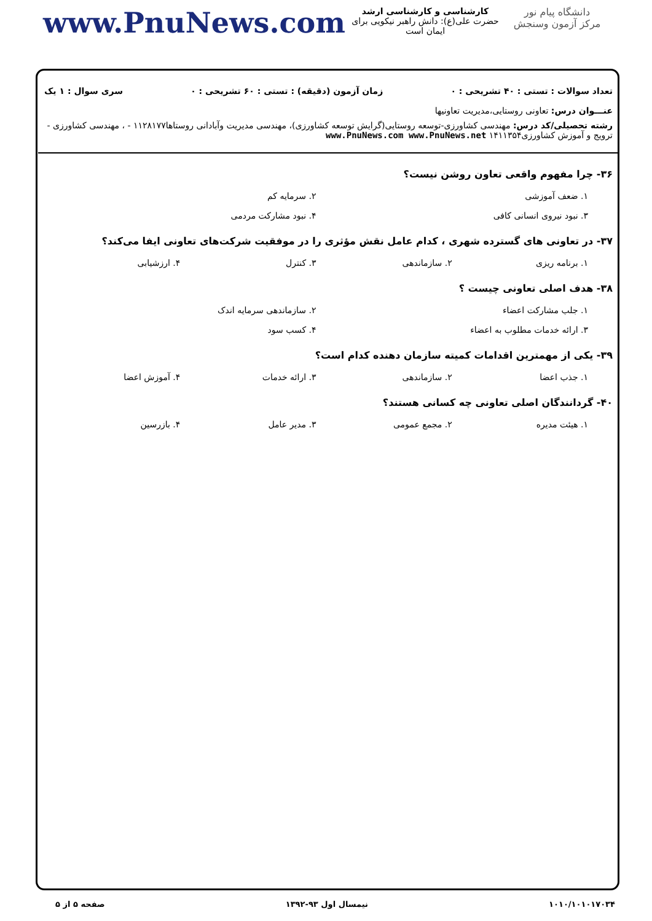دانشگاه پیام نور
مرکز آزمون وسنجش
کارشناسی و کارشناسی ارشد
حضرت علی(ع): دانش راهبر نیکویی برای ایمان است
www.PnuNews.com
تعداد سوالات : تستی : ۴۰ تشریحی : ۰ زمان آزمون (دقیقه) : تستی : ۶۰ تشریحی : ۰ سری سوال : ۱ یک
عنـــوان درس: تعاونی روستایی،مدیریت تعاونیها
رشته تحصیلی/کد درس: مهندسی کشاورزی-توسعه روستایی(گرایش توسعه کشاورزی)، مهندسی مدیریت وآبادانی روستاها۱۱۲۸۱۷۷ - ، مهندسی کشاورزی - ترویج و آموزش کشاورزی۱۴۱۱۳۵۴ www.PnuNews.com www.PnuNews.net
۳۶- چرا مفهوم واقعی تعاون روشن نیست؟
۱. ضعف آموزشی ۲. سرمایه کم
۳. نبود نیروی انسانی کافی ۴. نبود مشارکت مردمی
۳۷- در تعاونی های گسترده شهری ، کدام عامل نقش مؤثری را در موفقیت شرکت‌های تعاونی ایفا می‌کند؟
۱. برنامه ریزی ۲. سازماندهی ۳. کنترل ۴. ارزشیابی
۳۸- هدف اصلی تعاونی چیست ؟
۱. جلب مشارکت اعضاء ۲. سازماندهی سرمایه اندک
۳. ارائه خدمات مطلوب به اعضاء ۴. کسب سود
۳۹- یکی از مهمترین اقدامات کمیته سازمان دهنده کدام است؟
۱. جذب اعضا ۲. سازماندهی ۳. ارائه خدمات ۴. آموزش اعضا
۴۰- گردانندگان اصلی تعاونی چه کسانی هستند؟
۱. هیئت مدیره ۲. مجمع عمومی ۳. مدیر عامل ۴. بازرسین
۱۰۱۰/۱۰۱۰۱۷۰۳۴ نیمسال اول ۹۳-۱۳۹۲ صفحه ۵ از ۵